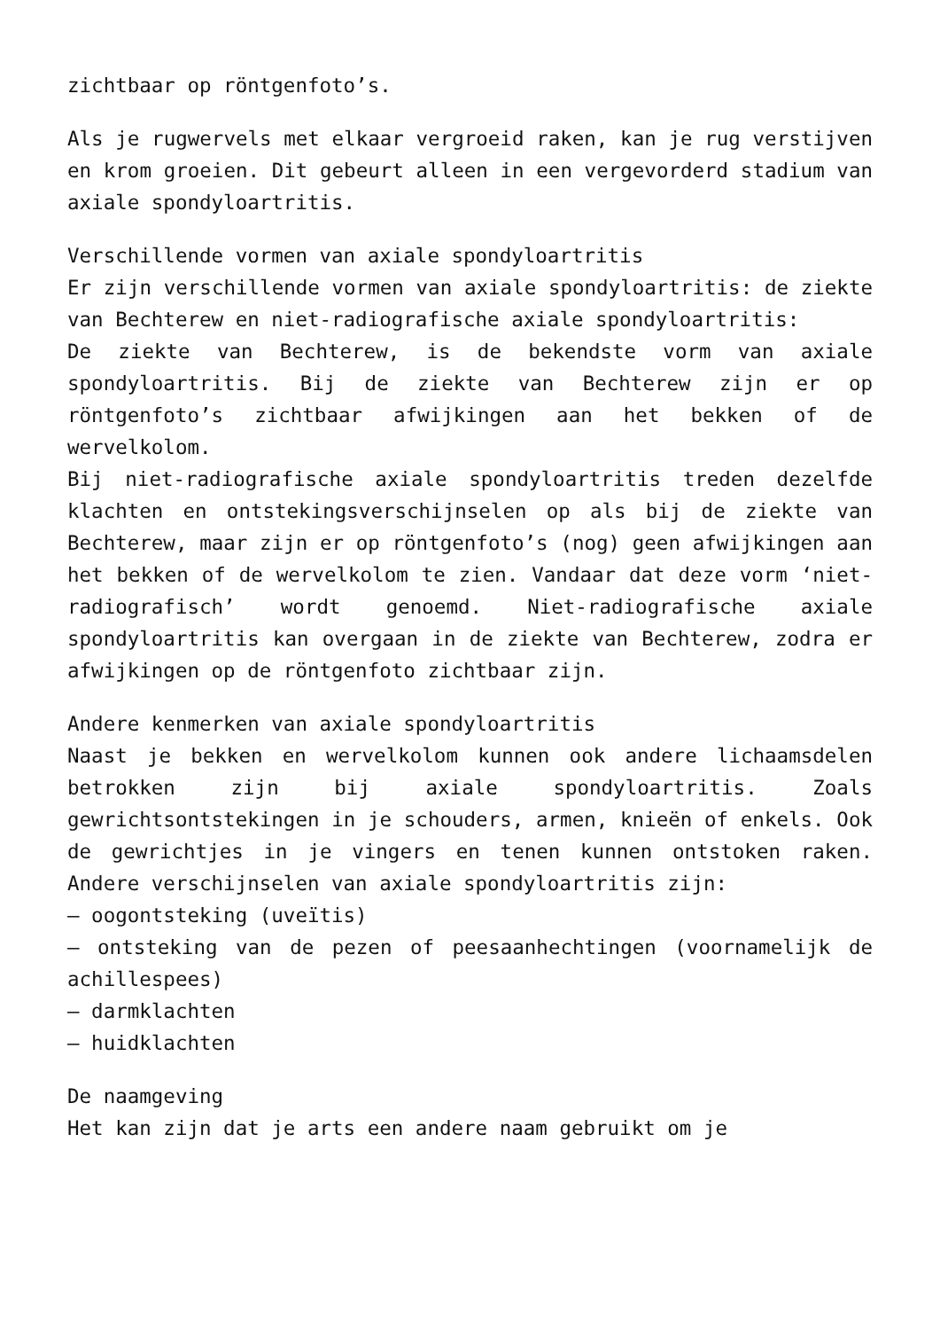zichtbaar op röntgenfoto’s.
Als je rugwervels met elkaar vergroeid raken, kan je rug verstijven en krom groeien. Dit gebeurt alleen in een vergevorderd stadium van axiale spondyloartritis.
Verschillende vormen van axiale spondyloartritis
Er zijn verschillende vormen van axiale spondyloartritis: de ziekte van Bechterew en niet-radiografische axiale spondyloartritis:
De ziekte van Bechterew, is de bekendste vorm van axiale spondyloartritis. Bij de ziekte van Bechterew zijn er op röntgenfoto’s zichtbaar afwijkingen aan het bekken of de wervelkolom.
Bij niet-radiografische axiale spondyloartritis treden dezelfde klachten en ontstekingsverschijnselen op als bij de ziekte van Bechterew, maar zijn er op röntgenfoto’s (nog) geen afwijkingen aan het bekken of de wervelkolom te zien. Vandaar dat deze vorm ‘niet-radiografisch’ wordt genoemd. Niet-radiografische axiale spondyloartritis kan overgaan in de ziekte van Bechterew, zodra er afwijkingen op de röntgenfoto zichtbaar zijn.
Andere kenmerken van axiale spondyloartritis
Naast je bekken en wervelkolom kunnen ook andere lichaamsdelen betrokken zijn bij axiale spondyloartritis. Zoals gewrichtsontstekingen in je schouders, armen, knieën of enkels. Ook de gewrichtjes in je vingers en tenen kunnen ontstoken raken. Andere verschijnselen van axiale spondyloartritis zijn:
– oogontsteking (uveïtis)
– ontsteking van de pezen of peesaanhechtingen (voornamelijk de achillespees)
– darmklachten
– huidklachten
De naamgeving
Het kan zijn dat je arts een andere naam gebruikt om je